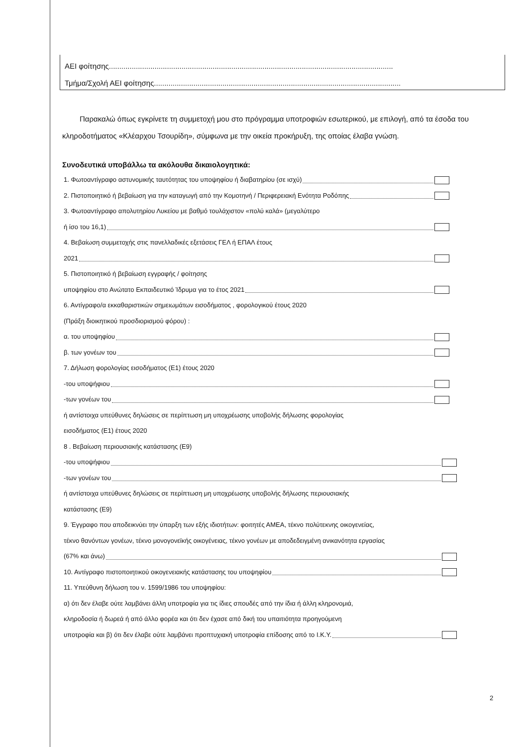ΑΕΙ φοίτησης.........................................................................................................................................
Τμήμα/Σχολή ΑΕΙ φοίτησης.......................................................................................................................
Παρακαλώ όπως εγκρίνετε τη συμμετοχή μου στο πρόγραμμα υποτροφιών εσωτερικού, με επιλογή, από τα έσοδα του κληροδοτήματος «Κλέαρχου Τσουρίδη», σύμφωνα με την οικεία προκήρυξη, της οποίας έλαβα γνώση.
Συνοδευτικά υποβάλλω τα ακόλουθα δικαιολογητικά:
1. Φωτοαντίγραφο αστυνομικής ταυτότητας του υποψηφίου ή διαβατηρίου (σε ισχύ)
2. Πιστοποιητικό ή βεβαίωση για την καταγωγή από την Κομοτηνή / Περιφερειακή Ενότητα Ροδόπης
3. Φωτοαντίγραφο απολυτηρίου Λυκείου με βαθμό τουλάχιστον «πολύ καλά» (μεγαλύτερο
ή ίσο του 16,1)
4. Βεβαίωση συμμετοχής στις πανελλαδικές εξετάσεις ΓΕΛ ή ΕΠΑΛ έτους
2021
5. Πιστοποιητικό ή βεβαίωση εγγραφής / φοίτησης
υποψηφίου στο Ανώτατο Εκπαιδευτικό Ίδρυμα για το έτος 2021
6. Αντίγραφο/α εκκαθαριστικών σημειωμάτων εισοδήματος , φορολογικού έτους 2020
(Πράξη διοικητικού προσδιορισμού φόρου) :
α. του υποψηφίου
β. των γονέων του
7. Δήλωση φορολογίας εισοδήματος (Ε1) έτους 2020
-του υποψήφιου
-των γονέων του
ή αντίστοιχα υπεύθυνες δηλώσεις σε περίπτωση μη υποχρέωσης υποβολής δήλωσης φορολογίας
εισοδήματος (Ε1) έτους 2020
8 . Βεβαίωση περιουσιακής κατάστασης (Ε9)
-του υποψήφιου
-των γονέων του
ή αντίστοιχα υπεύθυνες δηλώσεις σε περίπτωση μη υποχρέωσης υποβολής δήλωσης περιουσιακής
κατάστασης (Ε9)
9. Έγγραφο που αποδεικνύει την ύπαρξη των εξής ιδιοτήτων: φοιτητές ΑΜΕΑ, τέκνο πολύτεκνης οικογενείας,
τέκνο θανόντων γονέων, τέκνο μονογονεϊκής οικογένειας, τέκνο γονέων με αποδεδειγμένη ανικανότητα εργασίας
(67% και άνω)
10. Αντίγραφο πιστοποιητικού οικογενειακής κατάστασης του υποψηφίου
11. Υπεύθυνη δήλωση του ν. 1599/1986 του υποψηφίου:
α) ότι δεν έλαβε ούτε λαμβάνει άλλη υποτροφία για τις ίδιες σπουδές από την ίδια ή άλλη κληρονομιά,
κληροδοσία ή δωρεά ή από άλλο φορέα και ότι δεν έχασε από δική του υπαιτιότητα προηγούμενη
υποτροφία και β) ότι δεν έλαβε ούτε λαμβάνει προπτυχιακή υποτροφία επίδοσης από το Ι.Κ.Υ.
2